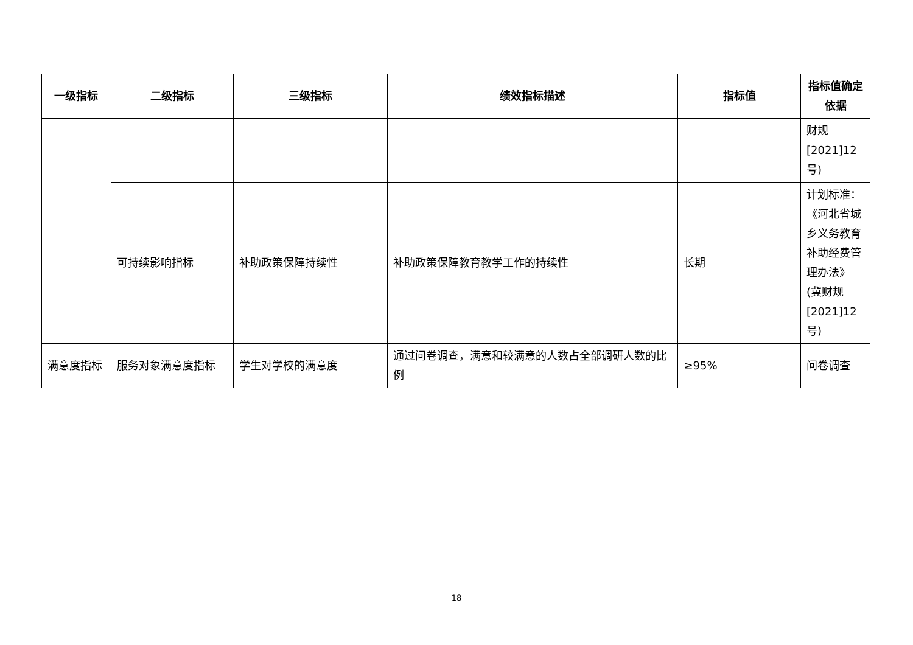| 一级指标 | 二级指标 | 三级指标 | 绩效指标描述 | 指标值 | 指标值确定依据 |
| --- | --- | --- | --- | --- | --- |
| | | | | | 财规[2021]12号) |
| | 可持续影响指标 | 补助政策保障持续性 | 补助政策保障教育教学工作的持续性 | 长期 | 计划标准：《河北省城乡义务教育补助经费管理办法》(冀财规[2021]12号) |
| 满意度指标 | 服务对象满意度指标 | 学生对学校的满意度 | 通过问卷调查，满意和较满意的人数占全部调研人数的比例 | ≥95% | 问卷调查 |
18